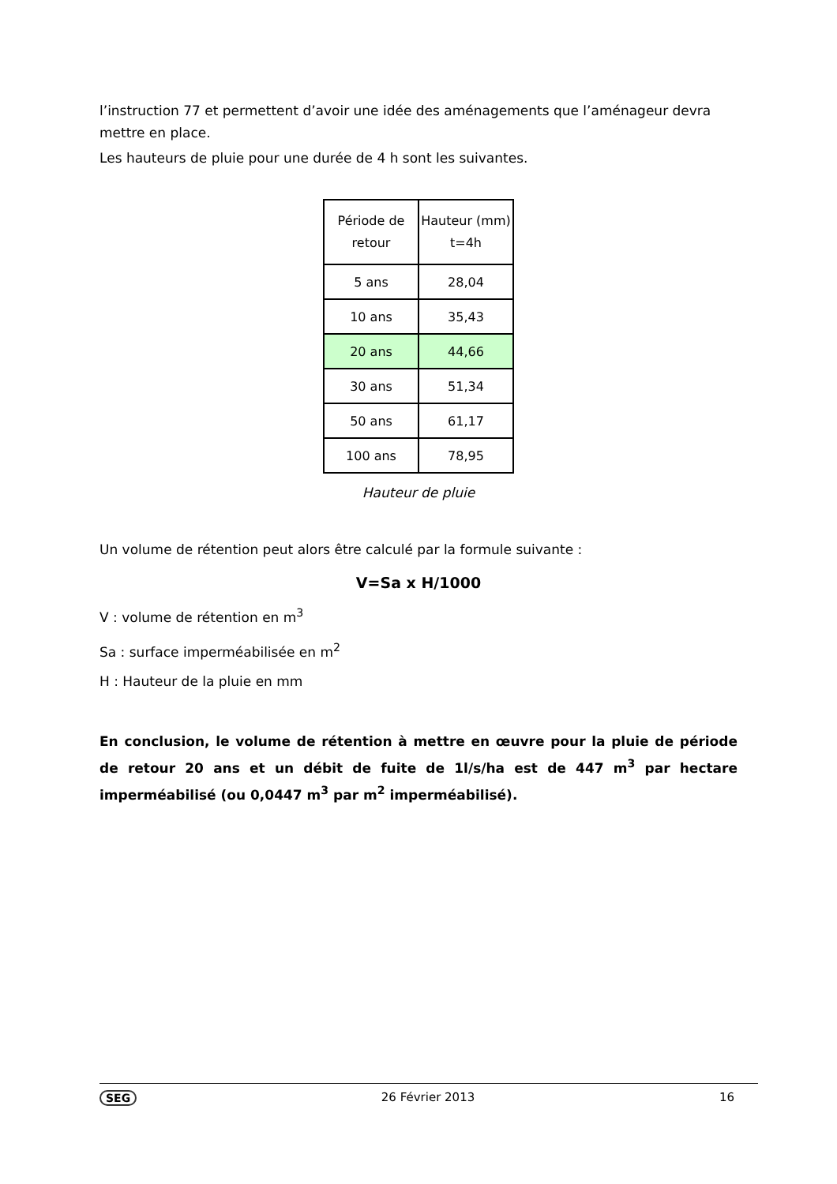l’instruction 77 et permettent d’avoir une idée des aménagements que l’aménageur devra mettre en place.
Les hauteurs de pluie pour une durée de 4 h sont les suivantes.
| Période de retour | Hauteur (mm) t=4h |
| 5 ans | 28,04 |
| 10 ans | 35,43 |
| 20 ans | 44,66 |
| 30 ans | 51,34 |
| 50 ans | 61,17 |
| 100 ans | 78,95 |
Hauteur de pluie
Un volume de rétention peut alors être calculé par la formule suivante :
V=Sa x H/1000
V : volume de rétention en m<sup>3</sup>
Sa : surface imperméabilisée en m<sup>2</sup>
H : Hauteur de la pluie en mm
En conclusion, le volume de rétention à mettre en œuvre pour la pluie de période de retour 20 ans et un débit de fuite de 1l/s/ha est de 447 m<sup>3</sup> par hectare imperméabilisé (ou 0,0447 m<sup>3</sup> par m<sup>2</sup> imperméabilisé).
SEG 26 Février 2013 16